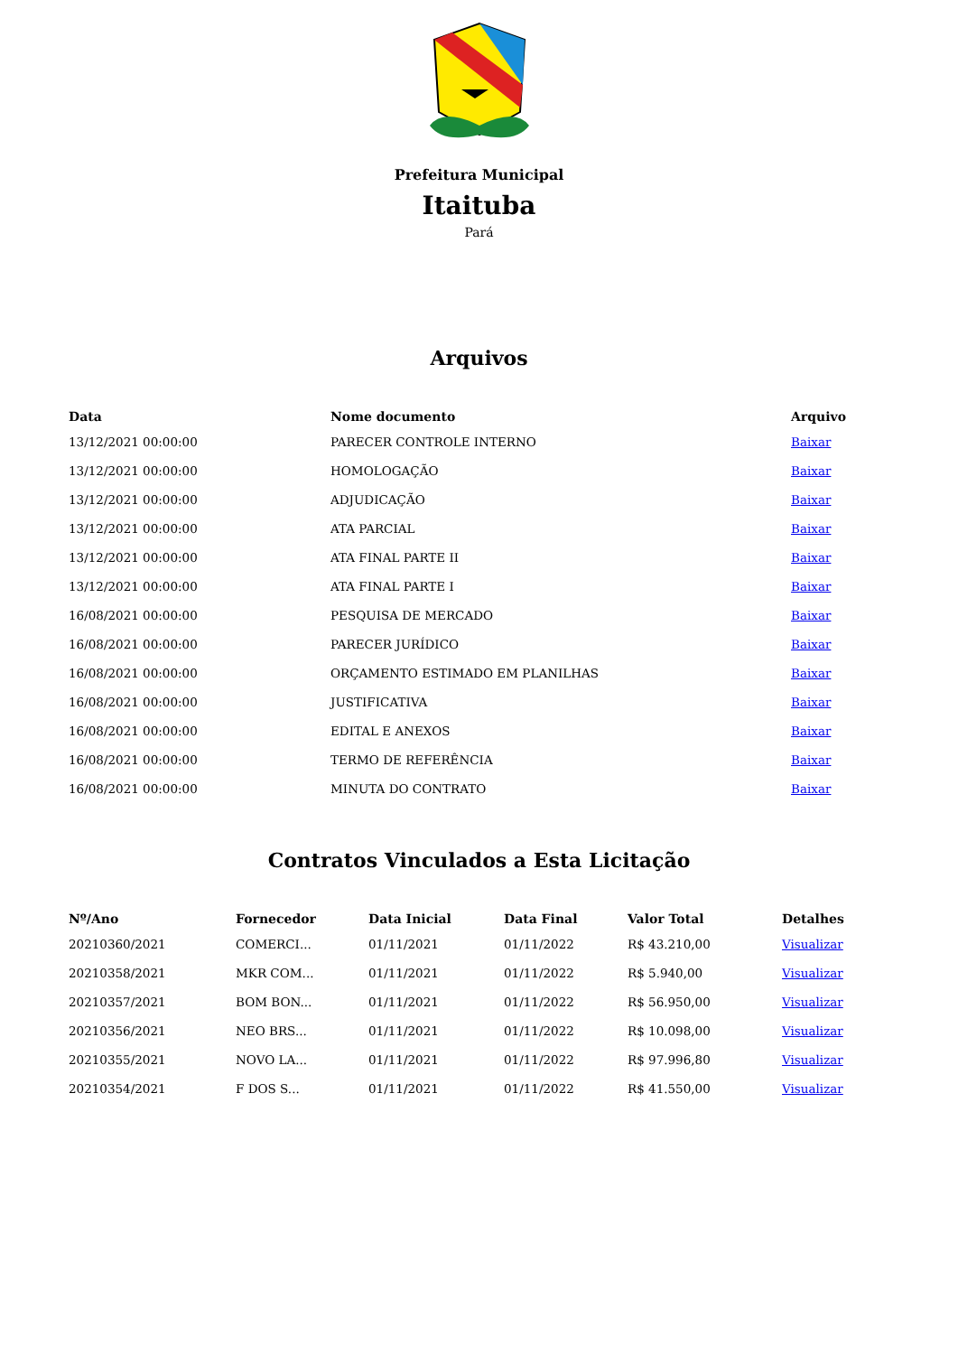Prefeitura Municipal
Itaituba
Pará
Arquivos
| Data | Nome documento | Arquivo |
| --- | --- | --- |
| 13/12/2021 00:00:00 | PARECER CONTROLE INTERNO | Baixar |
| 13/12/2021 00:00:00 | HOMOLOGAÇÃO | Baixar |
| 13/12/2021 00:00:00 | ADJUDICAÇÃO | Baixar |
| 13/12/2021 00:00:00 | ATA PARCIAL | Baixar |
| 13/12/2021 00:00:00 | ATA FINAL PARTE II | Baixar |
| 13/12/2021 00:00:00 | ATA FINAL PARTE I | Baixar |
| 16/08/2021 00:00:00 | PESQUISA DE MERCADO | Baixar |
| 16/08/2021 00:00:00 | PARECER JURÍDICO | Baixar |
| 16/08/2021 00:00:00 | ORÇAMENTO ESTIMADO EM PLANILHAS | Baixar |
| 16/08/2021 00:00:00 | JUSTIFICATIVA | Baixar |
| 16/08/2021 00:00:00 | EDITAL E ANEXOS | Baixar |
| 16/08/2021 00:00:00 | TERMO DE REFERÊNCIA | Baixar |
| 16/08/2021 00:00:00 | MINUTA DO CONTRATO | Baixar |
Contratos Vinculados a Esta Licitação
| Nº/Ano | Fornecedor | Data Inicial | Data Final | Valor Total | Detalhes |
| --- | --- | --- | --- | --- | --- |
| 20210360/2021 | COMERCI... | 01/11/2021 | 01/11/2022 | R$ 43.210,00 | Visualizar |
| 20210358/2021 | MKR COM... | 01/11/2021 | 01/11/2022 | R$ 5.940,00 | Visualizar |
| 20210357/2021 | BOM BON... | 01/11/2021 | 01/11/2022 | R$ 56.950,00 | Visualizar |
| 20210356/2021 | NEO BRS... | 01/11/2021 | 01/11/2022 | R$ 10.098,00 | Visualizar |
| 20210355/2021 | NOVO LA... | 01/11/2021 | 01/11/2022 | R$ 97.996,80 | Visualizar |
| 20210354/2021 | F DOS S... | 01/11/2021 | 01/11/2022 | R$ 41.550,00 | Visualizar |